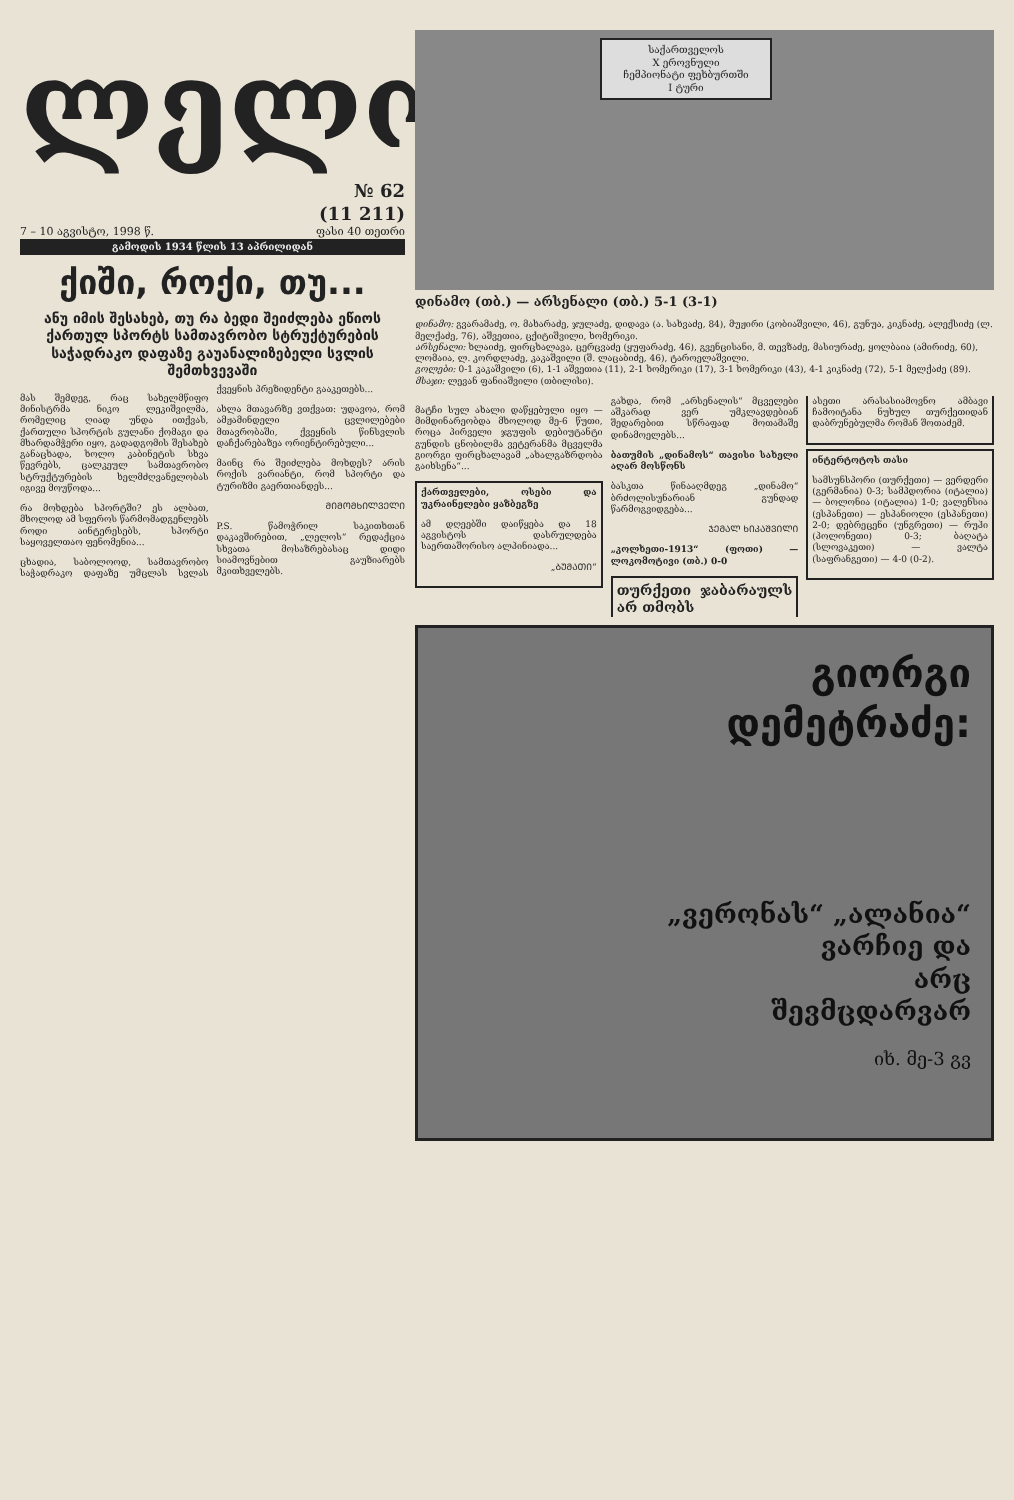ლელო
№ 62
(11 211)
7 – 10 აგვისტო, 1998 წ. ფასი 40 თეთრი
გამოდის 1934 წლის 13 აპრილიდან
ქიში, როქი, თუ...
ანუ იმის შესახებ, თუ რა ბედი შეიძლება ეწიოს ქართულ სპორტს სამთავრობო სტრუქტურების საჭადრაკო დაფაზე გაუანალიზებელი სვლის შემთხვევაში
მას შემდეგ, რაც სახელმწიფო მინისტრმა ნიკო ლეკიშვილმა, რომელიც ღიად უნდა ითქვას, ქართული სპორტის გულანი ქომაგი და მხარდამჭერი იყო, გადადგომის შესახებ განაცხადა, ხოლო კაბინეტის სხვა წევრებს, ცალკეულ სამთავრობო სტრუქტურების ხელმძღვანელობას იგივე მოუწოდა...
რა მოხდება სპორტში? ეს ალბათ, მხოლოდ ამ სფეროს წარმომადგენლებს როდი აინტერესებს, სპორტი საყოველთაო ფენომენია...
ცხადია, საბოლოოდ, სამთავრობო საჭადრაკო დაფაზე უმცლას სვლას ქვეყნის პრეზიდენტი გააკეთებს...
ახლა მთავარზე ვთქვათ: უდავოა, რომ ამჟამინდელი ცვლილებები მთავრობაში, ქვეყნის წინსვლის დაჩქარებაზეა ორიენტირებული...
მაინც რა შეიძლება მოხდეს? არის როქის ვარიანტი, რომ სპორტი და ტურიზმი გაერთიანდეს...
ᲛᲘᲛᲝᲛᲮᲘᲚᲕᲔᲚᲘ
P.S. წამოჭრილ საკითხთან დაკავშირებით, „ლელოს“ რედაქცია სხვათა მოსაზრებასაც დიდი სიამოვნებით გაუზიარებს მკითხველებს.
საქართველოს
X ეროვნული
ჩემპიონატი ფეხბურთში
I ტური
დინამო (თბ.) — არსენალი (თბ.) 5-1 (3-1)
დინამო: გვარამაძე, ო. მახარაძე, ჯულაძე, დიდავა (ა. სახვაძე, 84), მუჟირი (კობიაშვილი, 46), გუნუა, კიკნაძე, ალექსიძე (ლ. მელქაძე, 76), აშვეთია, ცქიტიშვილი, ხომერიკი.
არსენალი: ხლაიძე, ფირცხალავა, ცერცვაძე (ყუფარაძე, 46), გვენცისანი, მ. თევზაძე, მასიურაძე, ყოლბაია (ამირიძე, 60), ლომაია, ლ. კორდლაძე, კაკაშვილი (შ. ლაცაბიძე, 46), ტაროელაშვილი.
გოლები: 0-1 კაკაშვილი (6), 1-1 აშვეთია (11), 2-1 ხომერიკი (17), 3-1 ხომერიკი (43), 4-1 კიკნაძე (72), 5-1 მელქაძე (89).
მსაჯი: ლევან ფანიაშვილი (თბილისი).
მატჩი სულ ახალი დაწყებული იყო — მიმდინარეობდა მხოლოდ მე-6 წუთი, როცა პირველი ჯგუფის დებიუტანტი გუნდის ცნობილმა ვეტერანმა მცველმა გიორგი ფირცხალავამ „ახალგაზრდობა გაიხსენა“...
ქართველები, ოსები და უკრაინელები ყაზბეგზე
ამ დღეებში დაიწყება და 18 აგვისტოს დასრულდება საერთაშორისო ალპინიადა...
„ᲑᲣᲛᲐᲗᲘ“
გახდა, რომ „არსენალის“ მცველები აშკარად ვერ უმკლავდებიან შედარებით სწრაფად მოთამაშე დინამოელებს...
ბათუმის „დინამოს“ თავისი სახელი აღარ მოსწონს
ბასკთა წინააღმდეგ „დინამო“ ბრძოლისუნარიან გუნდად წარმოგვიდგება...
ᲯᲔᲛᲐᲚ ᲮᲘᲙᲐᲨᲕᲘᲚᲘ
„კოლხეთი-1913“ (ფოთი) — ლოკომოტივი (თბ.) 0-0
თურქეთი ჯაბარაულს არ თმობს
ასეთი არასასიამოვნო ამბავი ჩამოიტანა ნუხულ თურქეთიდან დაბრუნებულმა რომან შოთაძემ.
ინტერტოტოს თასი
სამსუნსპორი (თურქეთი) — ვერდერი (გერმანია) 0-3; სამპდორია (იტალია) — ბოლონია (იტალია) 1-0; ვალენსია (ესპანეთი) — ესპანიოლი (ესპანეთი) 2-0; დებრეცენი (უნგრეთი) — რუჰი (პოლონეთი) 0-3; ბაღატა (სლოვაკეთი) — ვალტა (საფრანგეთი) — 4-0 (0-2).
გიორგი
დემეტრაძე:
„ვერონას“ „ალანია“
ვარჩიე და
არც
შევმცდარვარ
იხ. მე-3 გვ